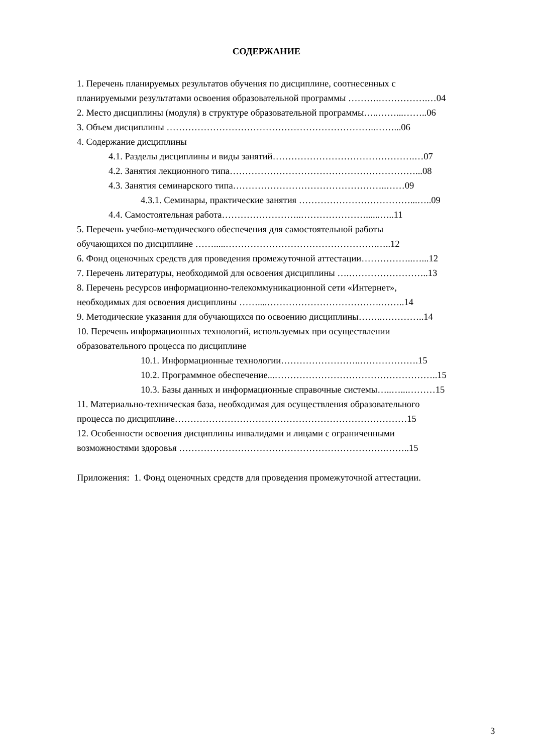СОДЕРЖАНИЕ
1. Перечень планируемых результатов обучения по дисциплине, соотнесенных с
планируемыми результатами освоения образовательной программы ……….…………….…04
2. Место дисциплины (модуля) в структуре образовательной программы…..……...……..06
3. Объем дисциплины …………………………………………………………..……...06
4. Содержание дисциплины
4.1. Разделы дисциплины и виды занятий……………………………………….…07
4.2. Занятия лекционного типа……………………………………………………...08
4.3. Занятия семинарского типа…………………………………………..……09
4.3.1. Семинары, практические занятия ………………………………...…..09
4.4. Самостоятельная работа……………………..…………………......…..11
5. Перечень учебно-методического обеспечения для самостоятельной работы
обучающихся по дисциплине …….....………………………………………….…..12
6. Фонд оценочных средств для проведения промежуточной аттестации……………..…...12
7. Перечень литературы, необходимой для освоения дисциплины ….……………………..13
8. Перечень ресурсов информационно-телекоммуникационной сети «Интернет»,
необходимых для освоения дисциплины ……....……………………………….……..14
9. Методические указания для обучающихся по освоению дисциплины……..…………..14
10. Перечень информационных технологий, используемых при осуществлении
образовательного процесса по дисциплине
10.1. Информационные технологии……………………..……………….15
10.2. Программное обеспечение...……………………………………………..15
10.3. Базы данных и информационные справочные системы…..…...………15
11. Материально-техническая база, необходимая для осуществления образовательного
процесса по дисциплине…………………………………………………………………15
12. Особенности освоения дисциплины инвалидами и лицами с ограниченными
возможностями здоровья ………………………………………………………….……..15
Приложения: 1. Фонд оценочных средств для проведения промежуточной аттестации.
3